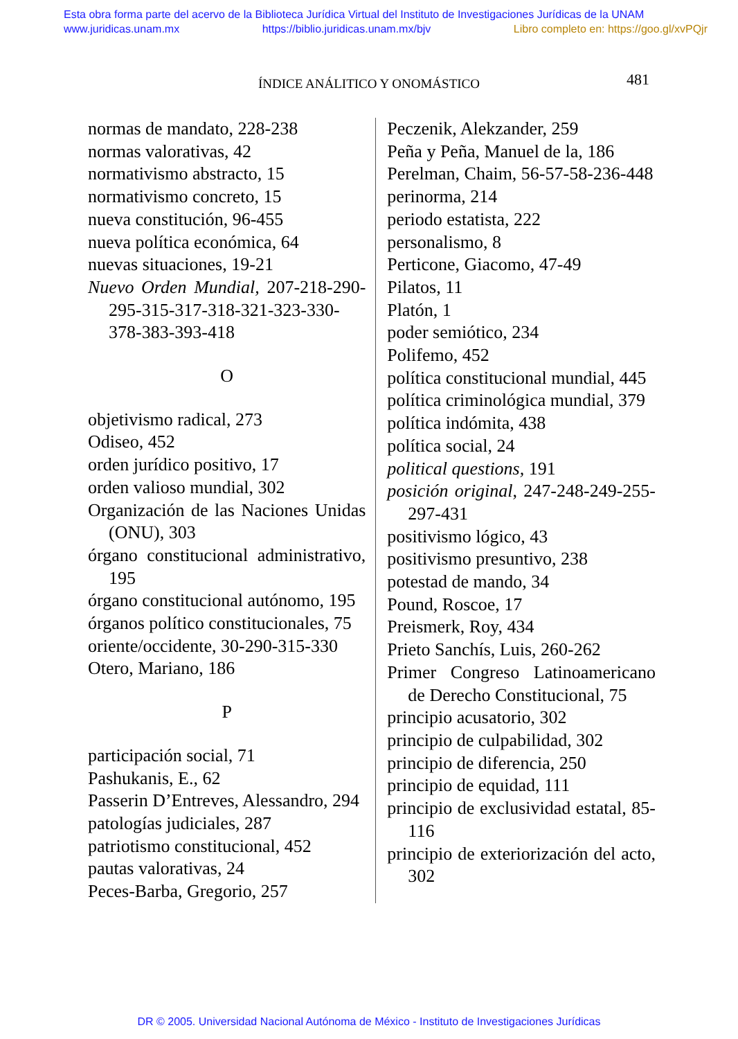Esta obra forma parte del acervo de la Biblioteca Jurídica Virtual del Instituto de Investigaciones Jurídicas de la UNAM
www.juridicas.unam.mx https://biblio.juridicas.unam.mx/bjv Libro completo en: https://goo.gl/xvPQjr
ÍNDICE ANÁLITICO Y ONOMÁSTICO
481
normas de mandato, 228-238
normas valorativas, 42
normativismo abstracto, 15
normativismo concreto, 15
nueva constitución, 96-455
nueva política económica, 64
nuevas situaciones, 19-21
Nuevo Orden Mundial, 207-218-290-295-315-317-318-321-323-330-378-383-393-418
O
objetivismo radical, 273
Odiseo, 452
orden jurídico positivo, 17
orden valioso mundial, 302
Organización de las Naciones Unidas (ONU), 303
órgano constitucional administrativo, 195
órgano constitucional autónomo, 195
órganos político constitucionales, 75
oriente/occidente, 30-290-315-330
Otero, Mariano, 186
P
participación social, 71
Pashukanis, E., 62
Passerin D’Entreves, Alessandro, 294
patologías judiciales, 287
patriotismo constitucional, 452
pautas valorativas, 24
Peces-Barba, Gregorio, 257
Peczenik, Alekzander, 259
Peña y Peña, Manuel de la, 186
Perelman, Chaim, 56-57-58-236-448
perinorma, 214
periodo estatista, 222
personalismo, 8
Perticone, Giacomo, 47-49
Pilatos, 11
Platón, 1
poder semiótico, 234
Polifemo, 452
política constitucional mundial, 445
política criminológica mundial, 379
política indómita, 438
política social, 24
political questions, 191
posición original, 247-248-249-255-297-431
positivismo lógico, 43
positivismo presuntivo, 238
potestad de mando, 34
Pound, Roscoe, 17
Preismerk, Roy, 434
Prieto Sanchís, Luis, 260-262
Primer Congreso Latinoamericano de Derecho Constitucional, 75
principio acusatorio, 302
principio de culpabilidad, 302
principio de diferencia, 250
principio de equidad, 111
principio de exclusividad estatal, 85-116
principio de exteriorización del acto, 302
DR © 2005. Universidad Nacional Autónoma de México - Instituto de Investigaciones Jurídicas